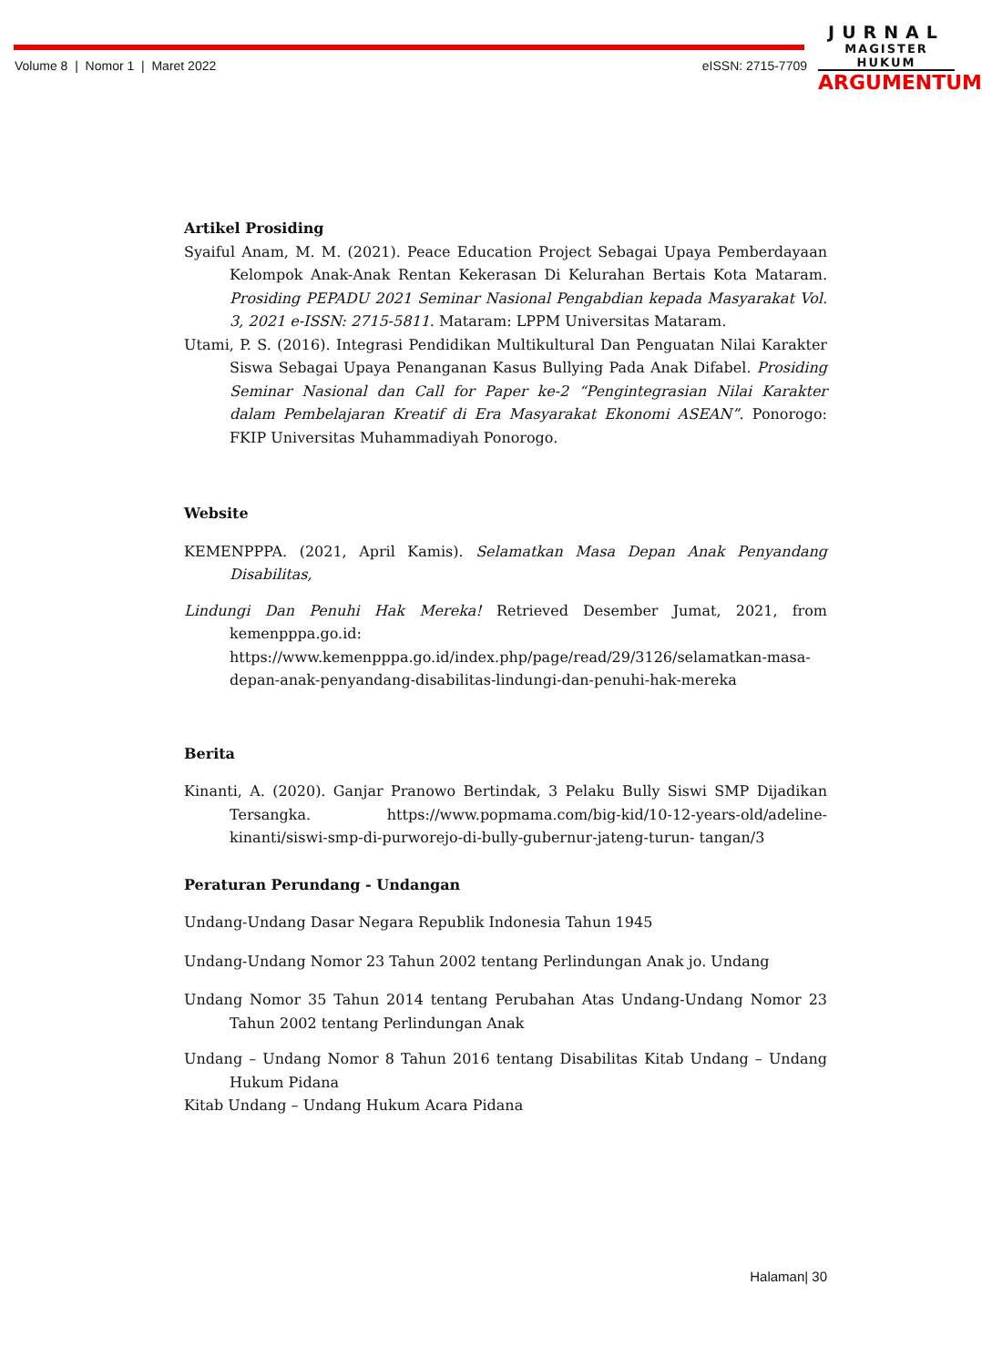Volume 8 | Nomor 1 | Maret 2022 eISSN: 2715-7709
JURNAL
MAGISTER HUKUM
ARGUMENTUM
Artikel Prosiding
Syaiful Anam, M. M. (2021). Peace Education Project Sebagai Upaya Pemberdayaan Kelompok Anak-Anak Rentan Kekerasan Di Kelurahan Bertais Kota Mataram. Prosiding PEPADU 2021 Seminar Nasional Pengabdian kepada Masyarakat Vol. 3, 2021 e-ISSN: 2715-5811. Mataram: LPPM Universitas Mataram.
Utami, P. S. (2016). Integrasi Pendidikan Multikultural Dan Penguatan Nilai Karakter Siswa Sebagai Upaya Penanganan Kasus Bullying Pada Anak Difabel. Prosiding Seminar Nasional dan Call for Paper ke-2 “Pengintegrasian Nilai Karakter dalam Pembelajaran Kreatif di Era Masyarakat Ekonomi ASEAN”. Ponorogo: FKIP Universitas Muhammadiyah Ponorogo.
Website
KEMENPPPA. (2021, April Kamis). Selamatkan Masa Depan Anak Penyandang Disabilitas,
Lindungi Dan Penuhi Hak Mereka! Retrieved Desember Jumat, 2021, from kemenpppa.go.id: https://www.kemenpppa.go.id/index.php/page/read/29/3126/selamatkan-masa- depan-anak-penyandang-disabilitas-lindungi-dan-penuhi-hak-mereka
Berita
Kinanti, A. (2020). Ganjar Pranowo Bertindak, 3 Pelaku Bully Siswi SMP Dijadikan Tersangka. https://www.popmama.com/big-kid/10-12-years-old/adeline-kinanti/siswi-smp-di-purworejo-di-bully-gubernur-jateng-turun- tangan/3
Peraturan Perundang - Undangan
Undang-Undang Dasar Negara Republik Indonesia Tahun 1945
Undang-Undang Nomor 23 Tahun 2002 tentang Perlindungan Anak jo. Undang
Undang Nomor 35 Tahun 2014 tentang Perubahan Atas Undang-Undang Nomor 23 Tahun 2002 tentang Perlindungan Anak
Undang – Undang Nomor 8 Tahun 2016 tentang Disabilitas Kitab Undang – Undang Hukum Pidana
Kitab Undang – Undang Hukum Acara Pidana
Halaman| 30